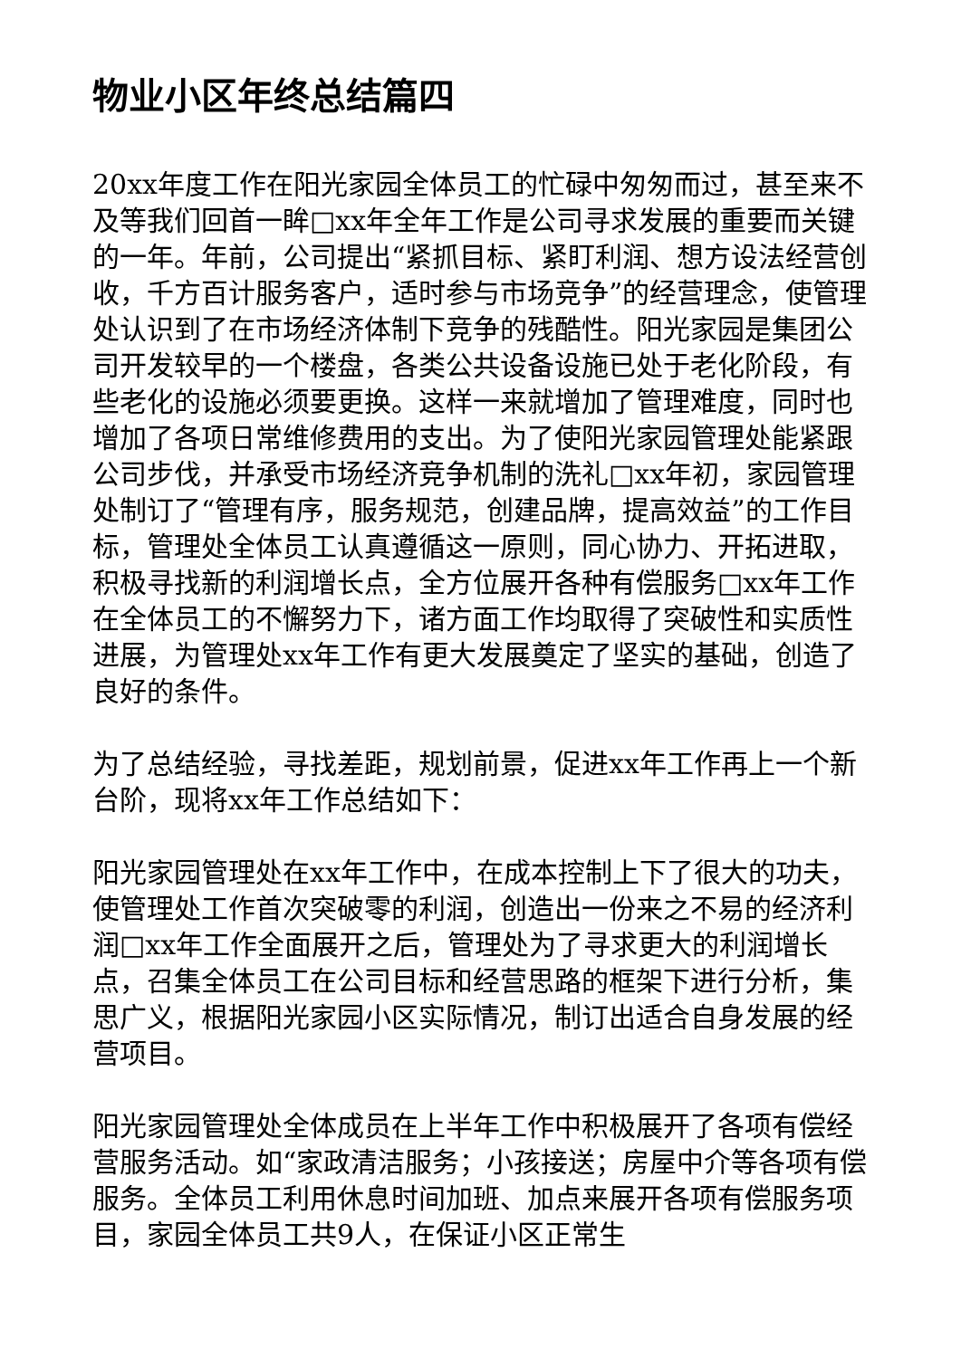物业小区年终总结篇四
20xx年度工作在阳光家园全体员工的忙碌中匆匆而过，甚至来不及等我们回首一眸□xx年全年工作是公司寻求发展的重要而关键的一年。年前，公司提出“紧抓目标、紧盯利润、想方设法经营创收，千方百计服务客户，适时参与市场竞争”的经营理念，使管理处认识到了在市场经济体制下竞争的残酷性。阳光家园是集团公司开发较早的一个楼盘，各类公共设备设施已处于老化阶段，有些老化的设施必须要更换。这样一来就增加了管理难度，同时也增加了各项日常维修费用的支出。为了使阳光家园管理处能紧跟公司步伐，并承受市场经济竞争机制的洗礼□xx年初，家园管理处制订了“管理有序，服务规范，创建品牌，提高效益”的工作目标，管理处全体员工认真遵循这一原则，同心协力、开拓进取，积极寻找新的利润增长点，全方位展开各种有偿服务□xx年工作在全体员工的不懈努力下，诸方面工作均取得了突破性和实质性进展，为管理处xx年工作有更大发展奠定了坚实的基础，创造了良好的条件。
为了总结经验，寻找差距，规划前景，促进xx年工作再上一个新台阶，现将xx年工作总结如下：
阳光家园管理处在xx年工作中，在成本控制上下了很大的功夫，使管理处工作首次突破零的利润，创造出一份来之不易的经济利润□xx年工作全面展开之后，管理处为了寻求更大的利润增长点，召集全体员工在公司目标和经营思路的框架下进行分析，集思广义，根据阳光家园小区实际情况，制订出适合自身发展的经营项目。
阳光家园管理处全体成员在上半年工作中积极展开了各项有偿经营服务活动。如“家政清洁服务；小孩接送；房屋中介等各项有偿服务。全体员工利用休息时间加班、加点来展开各项有偿服务项目，家园全体员工共9人，在保证小区正常生